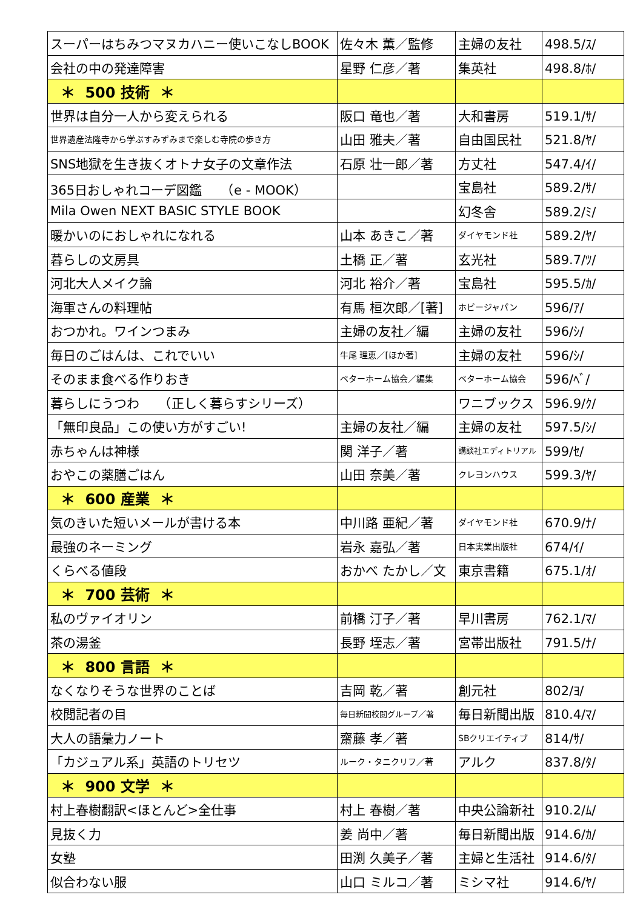| スーパーはちみつマヌカハニー使いこなしBOOK | 佐々木 薫／監修 | 主婦の友社 | 498.5/ｽ/ |
| 会社の中の発達障害 | 星野 仁彦／著 | 集英社 | 498.8/ﾎ/ |
| ＊ 500 技術 ＊ | | | |
| 世界は自分一人から変えられる | 阪口 竜也／著 | 大和書房 | 519.1/ｻ/ |
| 世界遺産法隆寺から学ぶすみずみまで楽しむ寺院の歩き方 | 山田 雅夫／著 | 自由国民社 | 521.8/ﾔ/ |
| SNS地獄を生き抜くオトナ女子の文章作法 | 石原 壮一郎／著 | 方丈社 | 547.4/ｲ/ |
| 365日おしゃれコーデ図鑑 （e - MOOK） | | 宝島社 | 589.2/ｻ/ |
| Mila Owen NEXT BASIC STYLE BOOK | | 幻冬舎 | 589.2/ﾐ/ |
| 暖かいのにおしゃれになれる | 山本 あきこ／著 | ダイヤモンド社 | 589.2/ﾔ/ |
| 暮らしの文房具 | 土橋 正／著 | 玄光社 | 589.7/ﾂ/ |
| 河北大人メイク論 | 河北 裕介／著 | 宝島社 | 595.5/ｶ/ |
| 海軍さんの料理帖 | 有馬 桓次郎／[著] | ホビージャパン | 596/ｱ/ |
| おつかれ。ワインつまみ | 主婦の友社／編 | 主婦の友社 | 596/ｼ/ |
| 毎日のごはんは、これでいい | 牛尾 理恵／[ほか著] | 主婦の友社 | 596/ｼ/ |
| そのまま食べる作りおき | ベターホーム協会／編集 | ベターホーム協会 | 596/ﾍﾞ/ |
| 暮らしにうつわ （正しく暮らすシリーズ） | | ワニブックス | 596.9/ｸ/ |
| 「無印良品」この使い方がすごい! | 主婦の友社／編 | 主婦の友社 | 597.5/ｼ/ |
| 赤ちゃんは神様 | 関 洋子／著 | 講談社エディトリアル | 599/ｾ/ |
| おやこの薬膳ごはん | 山田 奈美／著 | クレヨンハウス | 599.3/ﾔ/ |
| ＊ 600 産業 ＊ | | | |
| 気のきいた短いメールが書ける本 | 中川路 亜紀／著 | ダイヤモンド社 | 670.9/ﾅ/ |
| 最強のネーミング | 岩永 嘉弘／著 | 日本実業出版社 | 674/ｲ/ |
| くらべる値段 | おかべ たかし／文 | 東京書籍 | 675.1/ｵ/ |
| ＊ 700 芸術 ＊ | | | |
| 私のヴァイオリン | 前橋 汀子／著 | 早川書房 | 762.1/ﾏ/ |
| 茶の湯釜 | 長野 垤志／著 | 宮帯出版社 | 791.5/ﾅ/ |
| ＊ 800 言語 ＊ | | | |
| なくなりそうな世界のことば | 吉岡 乾／著 | 創元社 | 802/ﾖ/ |
| 校閲記者の目 | 毎日新聞校閲グループ／著 | 毎日新聞出版 | 810.4/ﾏ/ |
| 大人の語彙力ノート | 齋藤 孝／著 | SBクリエイティブ | 814/ｻ/ |
| 「カジュアル系」英語のトリセツ | ルーク・タニクリフ／著 | アルク | 837.8/ﾀ/ |
| ＊ 900 文学 ＊ | | | |
| 村上春樹翻訳<ほとんど>全仕事 | 村上 春樹／著 | 中央公論新社 | 910.2/ﾑ/ |
| 見抜く力 | 姜 尚中／著 | 毎日新聞出版 | 914.6/ｶ/ |
| 女塾 | 田渕 久美子／著 | 主婦と生活社 | 914.6/ﾀ/ |
| 似合わない服 | 山口 ミルコ／著 | ミシマ社 | 914.6/ﾔ/ |